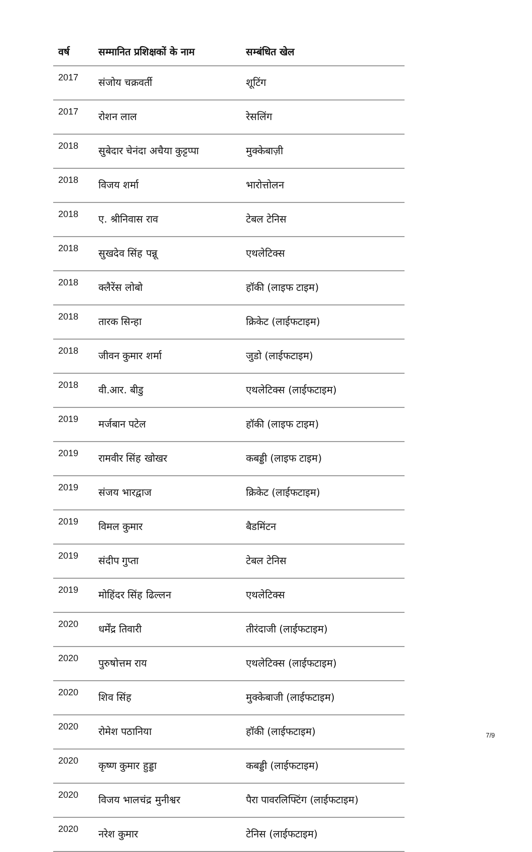| वर्ष | सम्मानित प्रशिक्षकों के नाम | सम्बंधित खेल |
| --- | --- | --- |
| 2017 | संजोय चक्रवर्ती | शूटिंग |
| 2017 | रोशन लाल | रेसलिंग |
| 2018 | सुबेदार चेनंदा अचैया कुट्टप्पा | मुक्केबाज़ी |
| 2018 | विजय शर्मा | भारोत्तोलन |
| 2018 | ए. श्रीनिवास राव | टेबल टेनिस |
| 2018 | सुखदेव सिंह पन्नू | एथलेटिक्स |
| 2018 | क्लैरेंस लोबो | हॉकी (लाइफ टाइम) |
| 2018 | तारक सिन्हा | क्रिकेट (लाईफटाइम) |
| 2018 | जीवन कुमार शर्मा | जुडो (लाईफटाइम) |
| 2018 | वी.आर. बीडु | एथलेटिक्स (लाईफटाइम) |
| 2019 | मर्जबान पटेल | हॉकी (लाइफ टाइम) |
| 2019 | रामवीर सिंह खोखर | कबड्डी (लाइफ टाइम) |
| 2019 | संजय भारद्वाज | क्रिकेट (लाईफटाइम) |
| 2019 | विमल कुमार | बैडमिंटन |
| 2019 | संदीप गुप्ता | टेबल टेनिस |
| 2019 | मोहिंदर सिंह ढिल्लन | एथलेटिक्स |
| 2020 | धर्मेंद्र तिवारी | तीरंदाजी (लाईफटाइम) |
| 2020 | पुरुषोत्तम राय | एथलेटिक्स (लाईफटाइम) |
| 2020 | शिव सिंह | मुक्केबाजी (लाईफटाइम) |
| 2020 | रोमेश पठानिया | हॉकी (लाईफटाइम) |
| 2020 | कृष्ण कुमार हुड्डा | कबड्डी (लाईफटाइम) |
| 2020 | विजय भालचंद्र मुनीश्वर | पैरा पावरलिफ्टिंग (लाईफटाइम) |
| 2020 | नरेश कुमार | टेनिस (लाईफटाइम) |
7/9